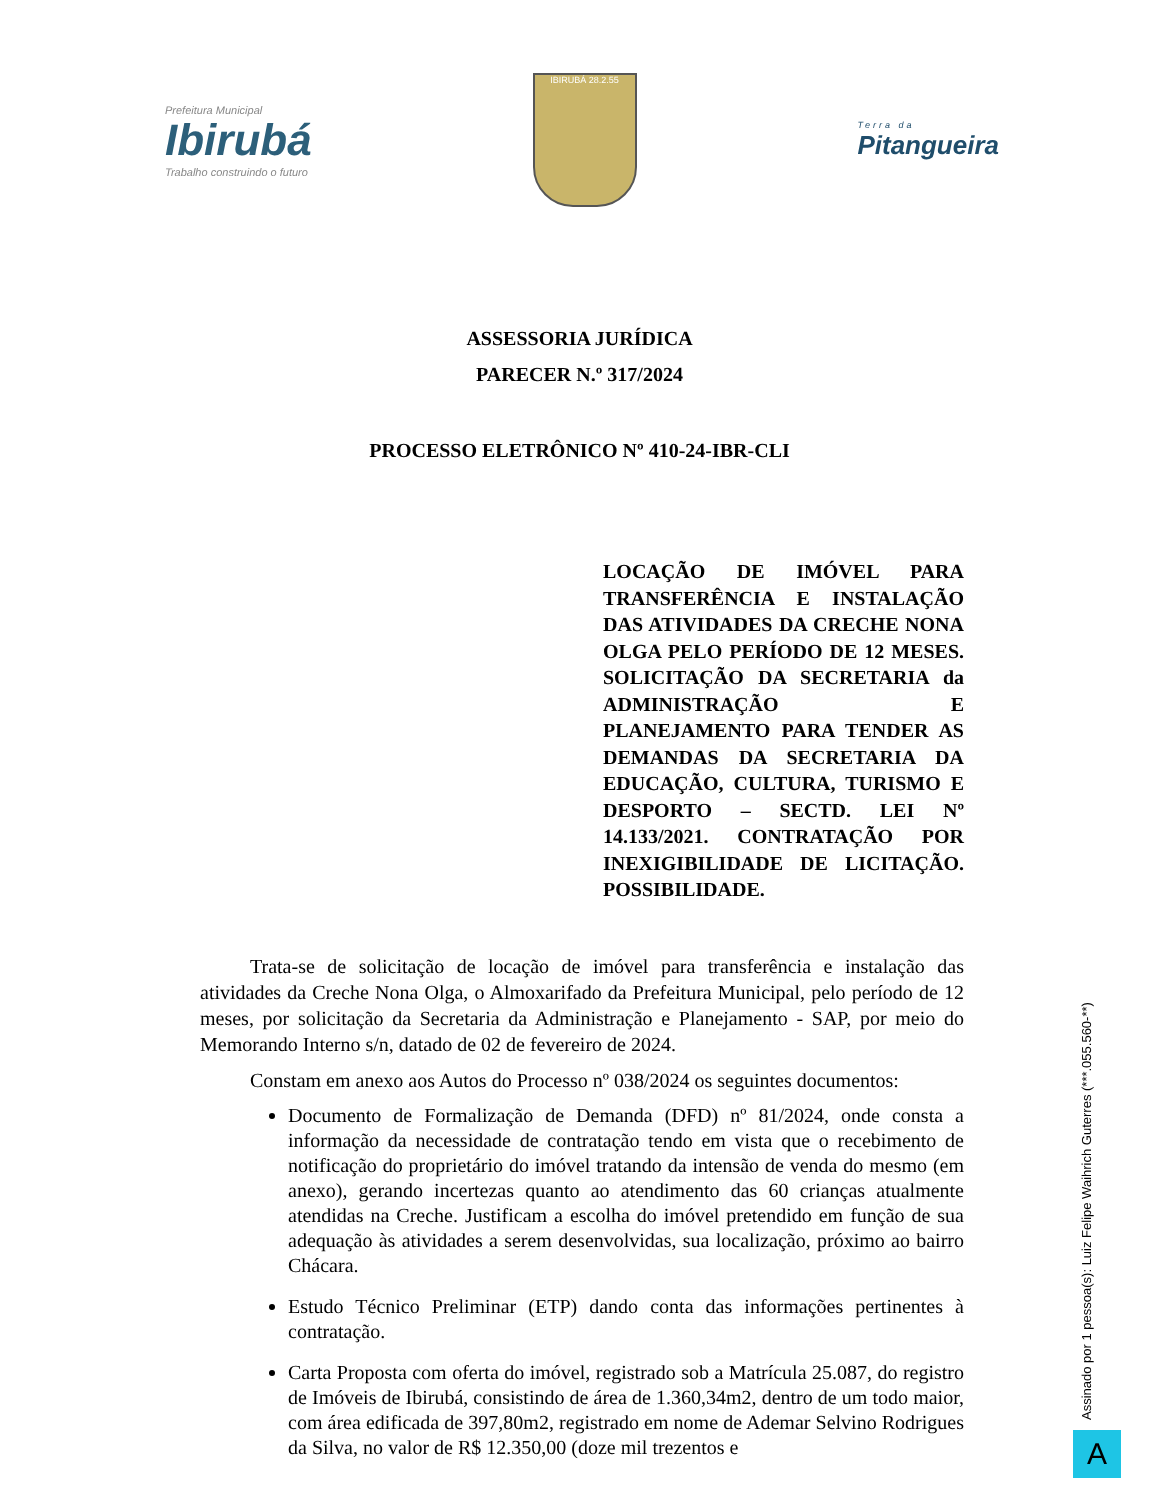Prefeitura Municipal
Ibirubá
Trabalho construindo o futuro
IBIRUBÁ 28.2.55
Terra da
Pitangueira
ASSESSORIA JURÍDICA
PARECER N.º 317/2024
PROCESSO ELETRÔNICO Nº 410-24-IBR-CLI
LOCAÇÃO DE IMÓVEL PARA TRANSFERÊNCIA E INSTALAÇÃO DAS ATIVIDADES DA CRECHE NONA OLGA PELO PERÍODO DE 12 MESES. SOLICITAÇÃO DA SECRETARIA da ADMINISTRAÇÃO E PLANEJAMENTO PARA TENDER AS DEMANDAS DA SECRETARIA DA EDUCAÇÃO, CULTURA, TURISMO E DESPORTO – SECTD. LEI Nº 14.133/2021. CONTRATAÇÃO POR INEXIGIBILIDADE DE LICITAÇÃO. POSSIBILIDADE.
Trata-se de solicitação de locação de imóvel para transferência e instalação das atividades da Creche Nona Olga, o Almoxarifado da Prefeitura Municipal, pelo período de 12 meses, por solicitação da Secretaria da Administração e Planejamento - SAP, por meio do Memorando Interno s/n, datado de 02 de fevereiro de 2024.
Constam em anexo aos Autos do Processo nº 038/2024 os seguintes documentos:
Documento de Formalização de Demanda (DFD) nº 81/2024, onde consta a informação da necessidade de contratação tendo em vista que o recebimento de notificação do proprietário do imóvel tratando da intensão de venda do mesmo (em anexo), gerando incertezas quanto ao atendimento das 60 crianças atualmente atendidas na Creche. Justificam a escolha do imóvel pretendido em função de sua adequação às atividades a serem desenvolvidas, sua localização, próximo ao bairro Chácara.
Estudo Técnico Preliminar (ETP) dando conta das informações pertinentes à contratação.
Carta Proposta com oferta do imóvel, registrado sob a Matrícula 25.087, do registro de Imóveis de Ibirubá, consistindo de área de 1.360,34m2, dentro de um todo maior, com área edificada de 397,80m2, registrado em nome de Ademar Selvino Rodrigues da Silva, no valor de R$ 12.350,00 (doze mil trezentos e
Assinado por 1 pessoa(s): Luiz Felipe Waihrich Guterres (***.055.560-**)
A